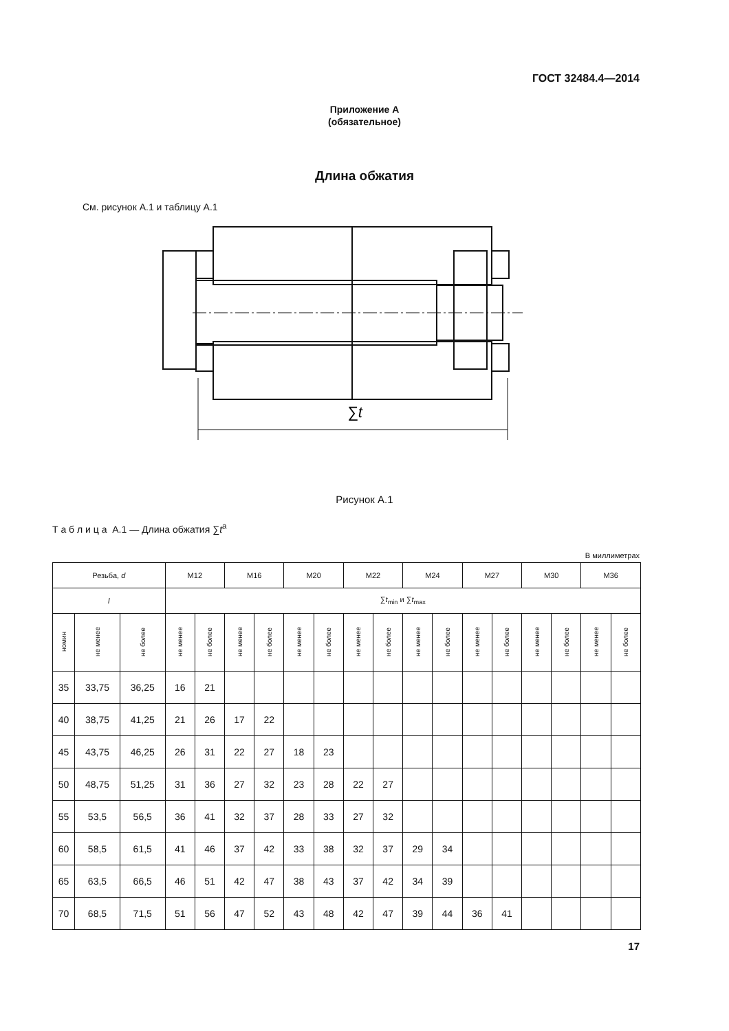ГОСТ 32484.4—2014
Приложение А
(обязательное)
Длина обжатия
См. рисунок А.1 и таблицу А.1
∑t
Рисунок А.1
Т а б л и ц а А.1 — Длина обжатия ∑t<sup>a</sup>
В миллиметрах
| Резьба, d | | | M12 | | M16 | | M20 | | M22 | | M24 | | M27 | | M30 | | M36 | |
| --- | --- | --- | --- | --- | --- | --- | --- | --- | --- | --- | --- | --- | --- | --- | --- | --- | --- | --- |
| l | | | ∑ t<sub>min</sub> и ∑ t<sub>max</sub> | | | | | | | | | | | | | | | |
| номин | не менее | не более | не менее | не более | не менее | не более | не менее | не более | не менее | не более | не менее | не более | не менее | не более | не менее | не более | не менее | не более |
| 35 | 33,75 | 36,25 | 16 | 21 | | | | | | | | | | | | | | |
| 40 | 38,75 | 41,25 | 21 | 26 | 17 | 22 | | | | | | | | | | | | |
| 45 | 43,75 | 46,25 | 26 | 31 | 22 | 27 | 18 | 23 | | | | | | | | | | |
| 50 | 48,75 | 51,25 | 31 | 36 | 27 | 32 | 23 | 28 | 22 | 27 | | | | | | | | |
| 55 | 53,5 | 56,5 | 36 | 41 | 32 | 37 | 28 | 33 | 27 | 32 | | | | | | | | |
| 60 | 58,5 | 61,5 | 41 | 46 | 37 | 42 | 33 | 38 | 32 | 37 | 29 | 34 | | | | | | |
| 65 | 63,5 | 66,5 | 46 | 51 | 42 | 47 | 38 | 43 | 37 | 42 | 34 | 39 | | | | | | |
| 70 | 68,5 | 71,5 | 51 | 56 | 47 | 52 | 43 | 48 | 42 | 47 | 39 | 44 | 36 | 41 | | | | |
17